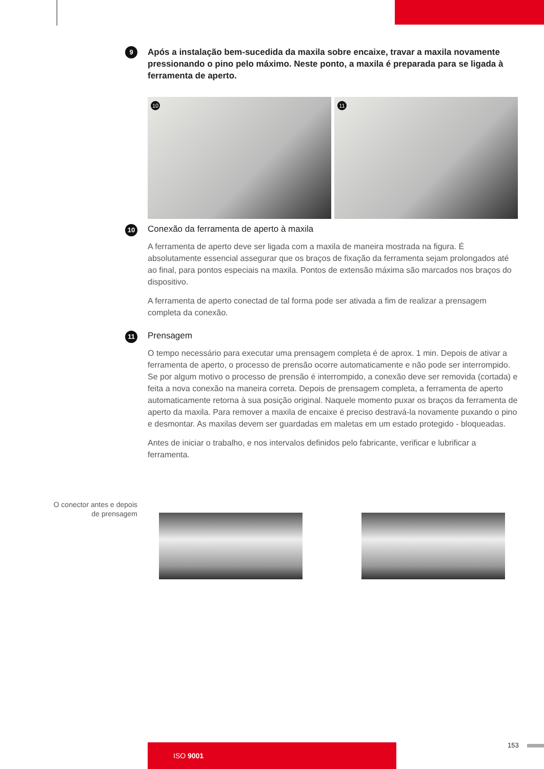9
Após a instalação bem-sucedida da maxila sobre encaixe, travar a maxila novamente pressionando o pino pelo máximo. Neste ponto, a maxila é preparada para se ligada à ferramenta de aperto.
10
11
10
Conexão da ferramenta de aperto à maxila
A ferramenta de aperto deve ser ligada com a maxila de maneira mostrada na figura. É absolutamente essencial assegurar que os braços de fixação da ferramenta sejam prolongados até ao final, para pontos especiais na maxila. Pontos de extensão máxima são marcados nos braços do dispositivo.
A ferramenta de aperto conectad de tal forma pode ser ativada a fim de realizar a prensagem completa da conexão.
11
Prensagem
O tempo necessário para executar uma prensagem completa é de aprox. 1 min. Depois de ativar a ferramenta de aperto, o processo de prensão ocorre automaticamente e não pode ser interrompido. Se por algum motivo o processo de prensão é interrompido, a conexão deve ser removida (cortada) e feita a nova conexão na maneira correta. Depois de prensagem completa, a ferramenta de aperto automaticamente retorna à sua posição original. Naquele momento puxar os braços da ferramenta de aperto da maxila. Para remover a maxila de encaixe é preciso destravá-la novamente puxando o pino e desmontar. As maxilas devem ser guardadas em maletas em um estado protegido - bloqueadas.
Antes de iniciar o trabalho, e nos intervalos definidos pelo fabricante, verificar e lubrificar a ferramenta.
O conector antes e depois de prensagem
ISO 9001 153